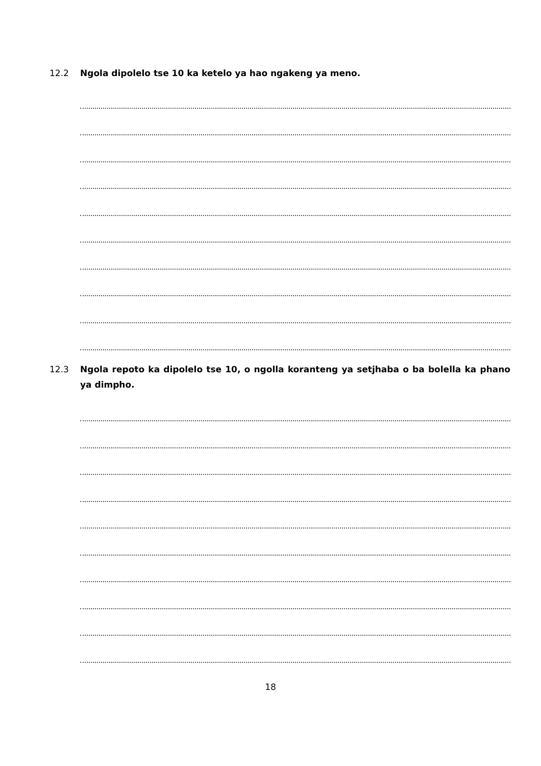12.2 Ngola dipolelo tse 10 ka ketelo ya hao ngakeng ya meno.
12.3 Ngola repoto ka dipolelo tse 10, o ngolla koranteng ya setjhaba o ba bolella ka phano ya dimpho.
18